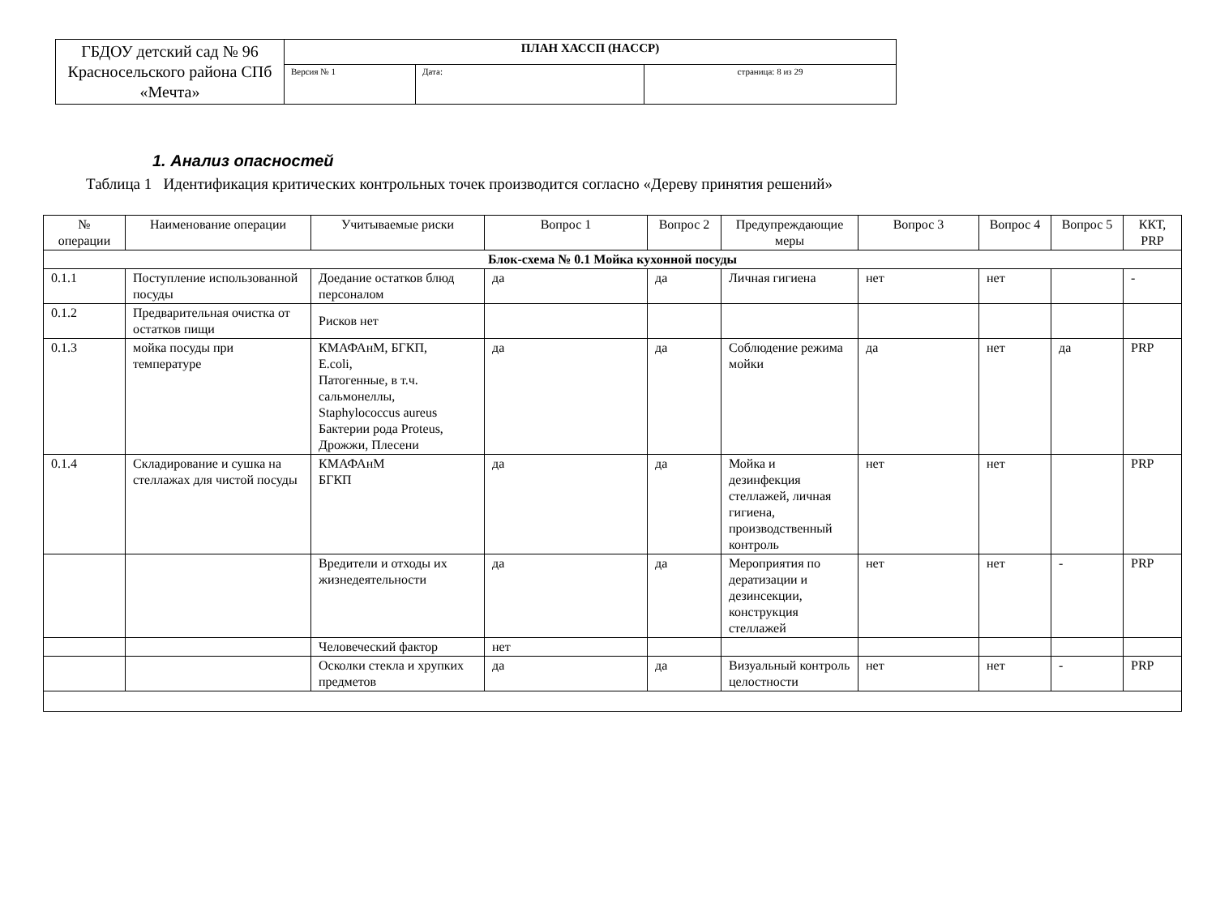| ГБДОУ детский сад № 96 Красносельского района СПб «Мечта» | ПЛАН ХАССП (HACCP) | | |
| | Версия № 1 | Дата: | страница: 8 из 29 |
1. Анализ опасностей
Таблица 1 Идентификация критических контрольных точек производится согласно «Дереву принятия решений»
| № операции | Наименование операции | Учитываемые риски | Вопрос 1 | Вопрос 2 | Предупреждающие меры | Вопрос 3 | Вопрос 4 | Вопрос 5 | ККТ, PRP |
| --- | --- | --- | --- | --- | --- | --- | --- | --- | --- |
| Блок-схема № 0.1 Мойка кухонной посуды | | | | | | | | | |
| 0.1.1 | Поступление использованной посуды | Доедание остатков блюд персоналом | да | да | Личная гигиена | нет | нет | | - |
| 0.1.2 | Предварительная очистка от остатков пищи | Рисков нет | | | | | | | |
| 0.1.3 | мойка посуды при температуре | КМАФАнМ, БГКП, E.coli, Патогенные, в т.ч. сальмонеллы, Staphylococcus aureus Бактерии рода Proteus, Дрожжи, Плесени | да | да | Соблюдение режима мойки | да | нет | да | PRP |
| 0.1.4 | Складирование и сушка на стеллажах для чистой посуды | КМАФАнМ БГКП | да | да | Мойка и дезинфекция стеллажей, личная гигиена, производственный контроль | нет | нет | | PRP |
| | | Вредители и отходы их жизнедеятельности | да | да | Мероприятия по дератизации и дезинсекции, конструкция стеллажей | нет | нет | - | PRP |
| | | Человеческий фактор | нет | | | | | | |
| | | Осколки стекла и хрупких предметов | да | да | Визуальный контроль целостности | нет | нет | - | PRP |